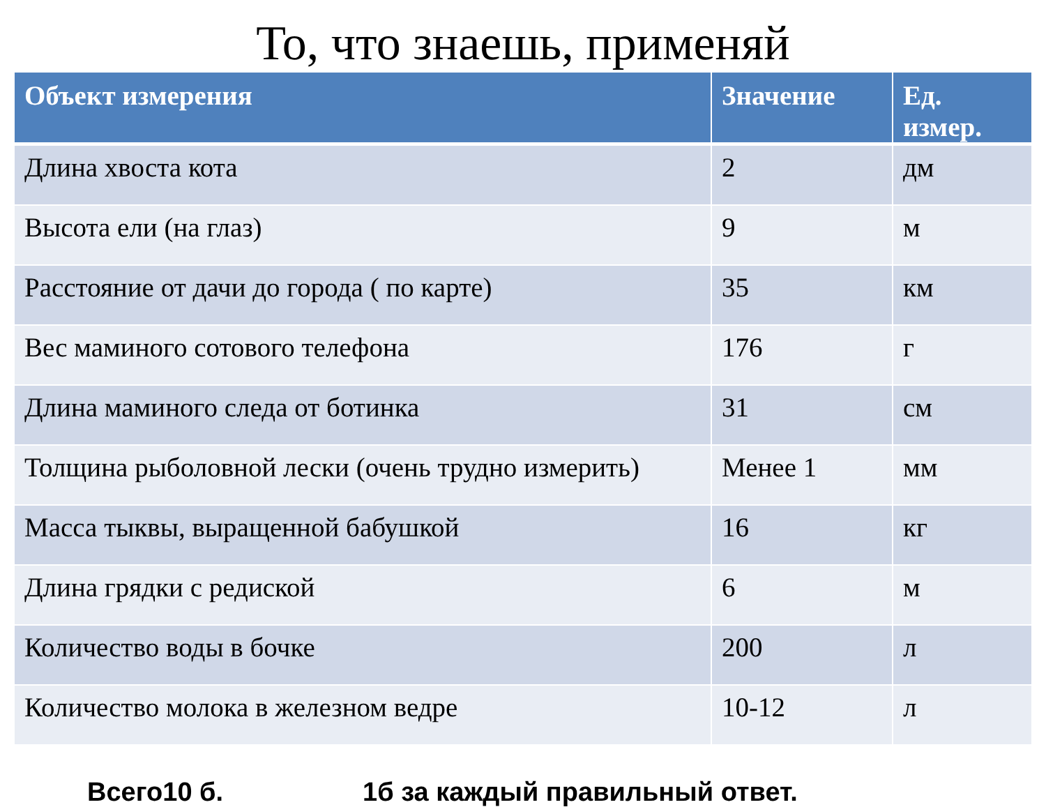То, что знаешь, применяй
| Объект измерения | Значение | Ед. измер. |
| --- | --- | --- |
| Длина хвоста кота | 2 | дм |
| Высота ели (на глаз) | 9 | м |
| Расстояние от дачи до города ( по карте) | 35 | км |
| Вес маминого сотового телефона | 176 | г |
| Длина маминого следа от ботинка | 31 | см |
| Толщина рыболовной лески (очень трудно измерить) | Менее 1 | мм |
| Масса тыквы, выращенной бабушкой | 16 | кг |
| Длина грядки с редиской | 6 | м |
| Количество воды в бочке | 200 | л |
| Количество молока в железном ведре | 10-12 | л |
Всего10 б. 1б за каждый правильный ответ.